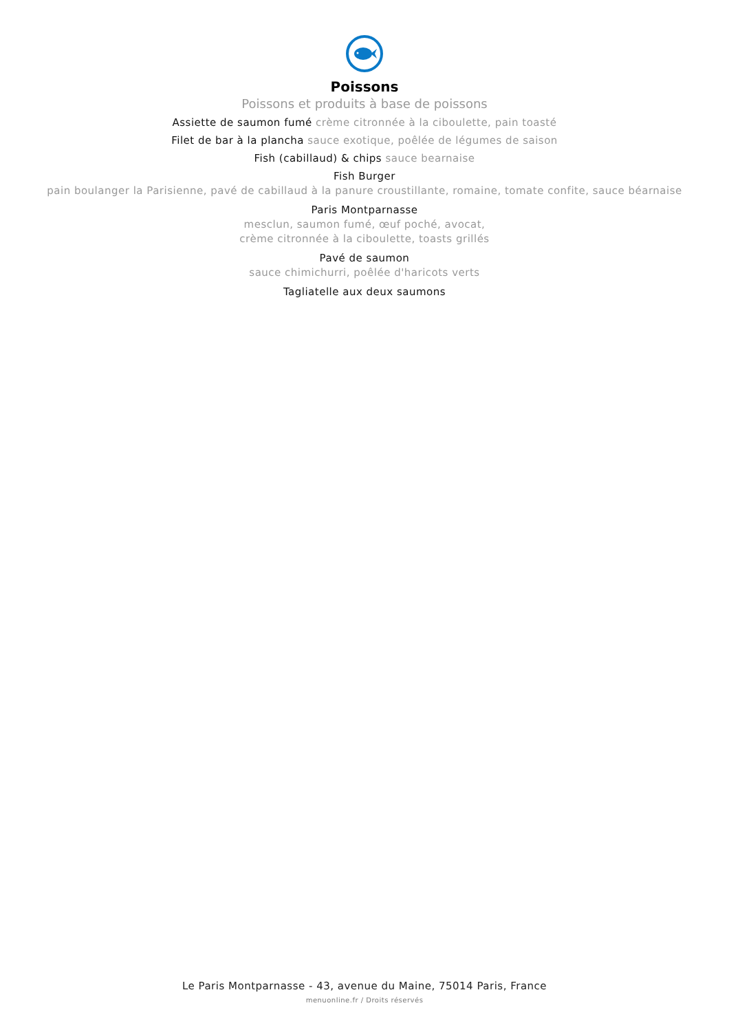Poissons
Poissons et produits à base de poissons
Assiette de saumon fumé crème citronnée à la ciboulette, pain toasté
Filet de bar à la plancha sauce exotique, poêlée de légumes de saison
Fish (cabillaud) & chips sauce bearnaise
Fish Burger
pain boulanger la Parisienne, pavé de cabillaud à la panure croustillante, romaine, tomate confite, sauce béarnaise
Paris Montparnasse
mesclun, saumon fumé, œuf poché, avocat,
crème citronnée à la ciboulette, toasts grillés
Pavé de saumon
sauce chimichurri, poêlée d'haricots verts
Tagliatelle aux deux saumons
Le Paris Montparnasse - 43, avenue du Maine, 75014 Paris, France
menuonline.fr / Droits réservés